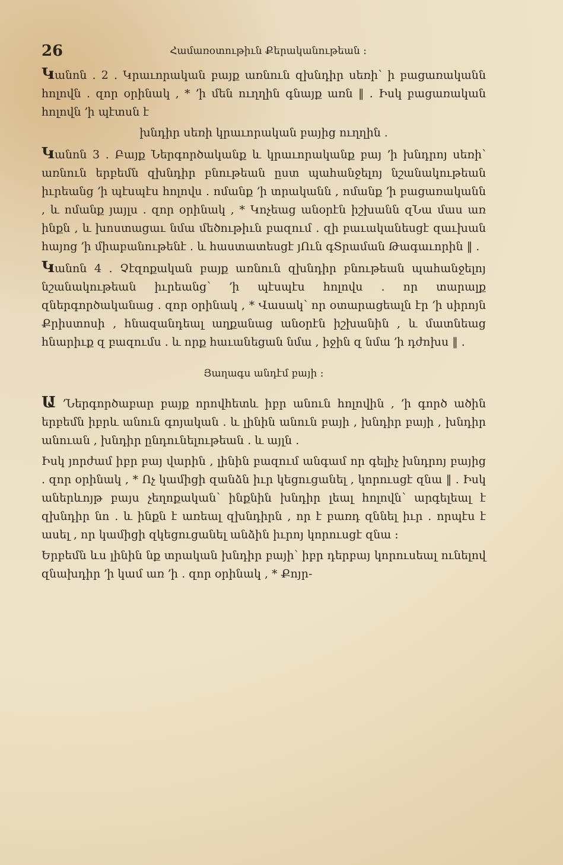26 Համառօտութիւն Քերականութեան ։
Կանոն . 2 . Կրաւորական բայք առնուն զխնդիր սեռի՝ ի բացառականն հոլովն . զոր օրինակ , * ՚ի մեն ուղղին գնայք առն ‖ . Իսկ բացառական հոլովն ՚ի պէտսն է
խնդիր սեռի կրաւորական բայից ուղղին .
Կանոն 3 . Բայք Ներգործականք և կրաւորականք բայ ՚ի խնդրոյ սեռի՝ առնուն երբեմն զխնդիր բնութեան ըստ պահանջելոյ նշանակութեան իւրեանց ՚ի պէսպէս հոլովս . ոմանք ՚ի տրականն , ոմանք ՚ի բացառականն , և ոմանք յայլս . զոր օրինակ , * Կոչեաց անօրէն իշխանն զՆա մաս առ ինքն , և խոստացաւ նմա մեծութիւն բազում . զի բաւականեսցէ զաւխան հայոց ՚ի միաբանութենէ . և հաստատեսցէ յՈւն գՏրաման Թագաւորին ‖ .
Կանոն 4 . Չէզոքական բայք առնուն զխնդիր բնութեան պահանջելոյ նշանակութեան իւրեանց՝ ՚ի պէսպէս հոլովս . որ տարալք զներգործականաց . զոր օրինակ , * Վասակ՝ որ օտարացեալն էր ՚ի սիրոյն Քրիստոսի , հնազանդեալ աղքանաց անօրէն իշխանին , և մատնեաց հնարիւք զ բազումս . և որք հաւանեցան նմա , իջին զ նմա ՚ի դժոխս ‖ .
Յաղագս անդէմ բայի ։
Ա ՚Ներգործաբար բայք որովհետև իբր անուն հոլովին , ՚ի գործ ածին երբեմն իբրև անուն գոյական . և լինին անուն բայի , խնդիր բայի , խնդիր անուան , խնդիր ընդունելութեան . և այլն .
Իսկ յորժամ իբր բայ վարին , լինին բազում անգամ որ գելիչ խնդրոյ բայից . զոր օրինակ , * Ոչ կամիցի զանձն իւր կեցուցանել , կորուսցէ զնա ‖ . Իսկ աներևոյթ բայս չեղոքական՝ ինքնին խնդիր լեալ հոլովն՝ արգելեալ է զխնդիր նո . և ինքն է առեալ զխնդիրն , որ է բառդ զննել իւր . որպէս է ասել , որ կամիցի զկեցուցանել անձին իւրոյ կորուսցէ զնա ։
Երբեմն ևս լինին նք տրական խնդիր բայի՝ իբր դերբայ կորուսեալ ունելով զնախդիր ՚ի կամ առ ՚ի . զոր օրինակ , * Քոյր-